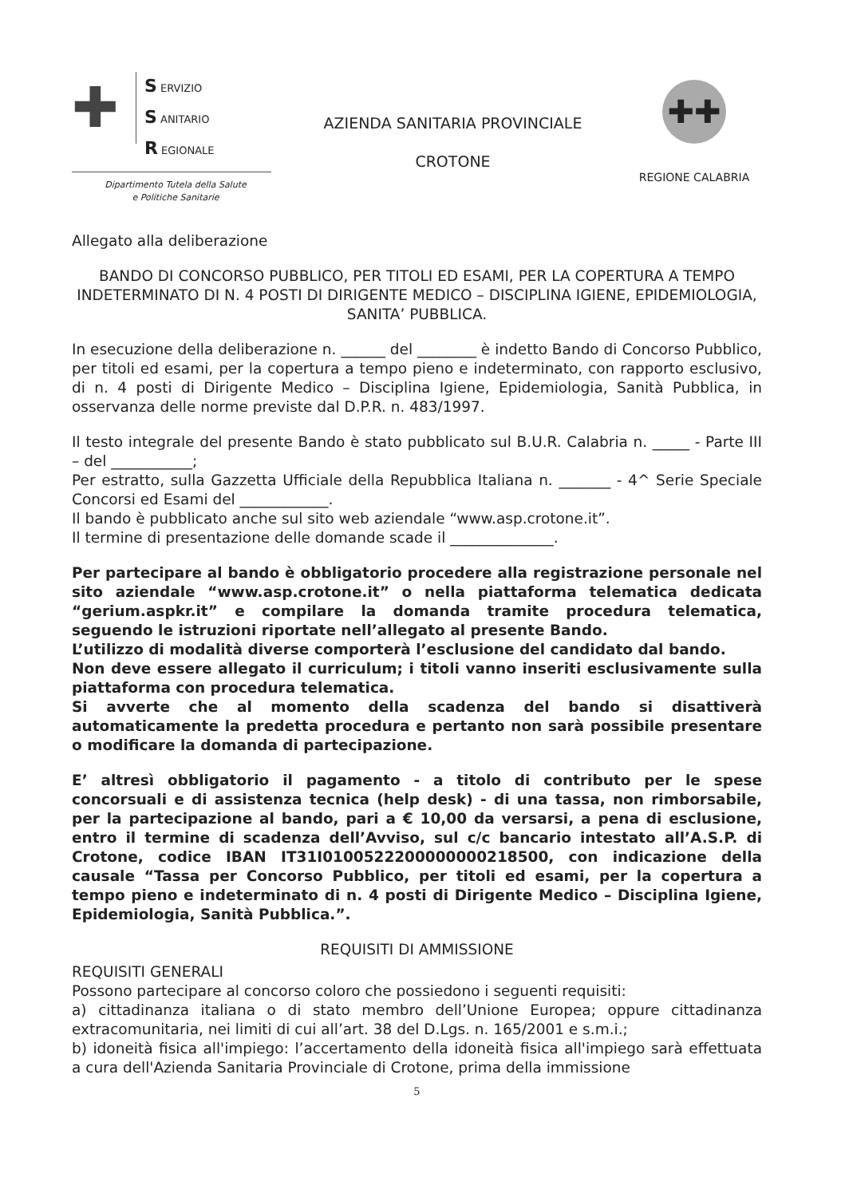✚
S ERVIZIO
S ANITARIO
R EGIONALE
Dipartimento Tutela della Salute
e Politiche Sanitarie
AZIENDA SANITARIA PROVINCIALE
CROTONE
✚✚
REGIONE CALABRIA
Allegato alla deliberazione
BANDO DI CONCORSO PUBBLICO, PER TITOLI ED ESAMI, PER LA COPERTURA A TEMPO INDETERMINATO DI N. 4 POSTI DI DIRIGENTE MEDICO – DISCIPLINA IGIENE, EPIDEMIOLOGIA, SANITA’ PUBBLICA.
In esecuzione della deliberazione n. ______ del ________ è indetto Bando di Concorso Pubblico, per titoli ed esami, per la copertura a tempo pieno e indeterminato, con rapporto esclusivo, di n. 4 posti di Dirigente Medico – Disciplina Igiene, Epidemiologia, Sanità Pubblica, in osservanza delle norme previste dal D.P.R. n. 483/1997.
Il testo integrale del presente Bando è stato pubblicato sul B.U.R. Calabria n. _____ - Parte III – del ___________;
Per estratto, sulla Gazzetta Ufficiale della Repubblica Italiana n. _______ - 4^ Serie Speciale Concorsi ed Esami del ____________.
Il bando è pubblicato anche sul sito web aziendale “www.asp.crotone.it”.
Il termine di presentazione delle domande scade il ______________.
Per partecipare al bando è obbligatorio procedere alla registrazione personale nel sito aziendale “www.asp.crotone.it” o nella piattaforma telematica dedicata “gerium.aspkr.it” e compilare la domanda tramite procedura telematica, seguendo le istruzioni riportate nell’allegato al presente Bando.
L’utilizzo di modalità diverse comporterà l’esclusione del candidato dal bando.
Non deve essere allegato il curriculum; i titoli vanno inseriti esclusivamente sulla piattaforma con procedura telematica.
Si avverte che al momento della scadenza del bando si disattiverà automaticamente la predetta procedura e pertanto non sarà possibile presentare o modificare la domanda di partecipazione.
E’ altresì obbligatorio il pagamento - a titolo di contributo per le spese concorsuali e di assistenza tecnica (help desk) - di una tassa, non rimborsabile, per la partecipazione al bando, pari a € 10,00 da versarsi, a pena di esclusione, entro il termine di scadenza dell’Avviso, sul c/c bancario intestato all’A.S.P. di Crotone, codice IBAN IT31I0100522200000000218500, con indicazione della causale “Tassa per Concorso Pubblico, per titoli ed esami, per la copertura a tempo pieno e indeterminato di n. 4 posti di Dirigente Medico – Disciplina Igiene, Epidemiologia, Sanità Pubblica.”.
REQUISITI DI AMMISSIONE
REQUISITI GENERALI
Possono partecipare al concorso coloro che possiedono i seguenti requisiti:
a) cittadinanza italiana o di stato membro dell’Unione Europea; oppure cittadinanza extracomunitaria, nei limiti di cui all’art. 38 del D.Lgs. n. 165/2001 e s.m.i.;
b) idoneità fisica all'impiego: l’accertamento della idoneità fisica all'impiego sarà effettuata a cura dell'Azienda Sanitaria Provinciale di Crotone, prima della immissione
5